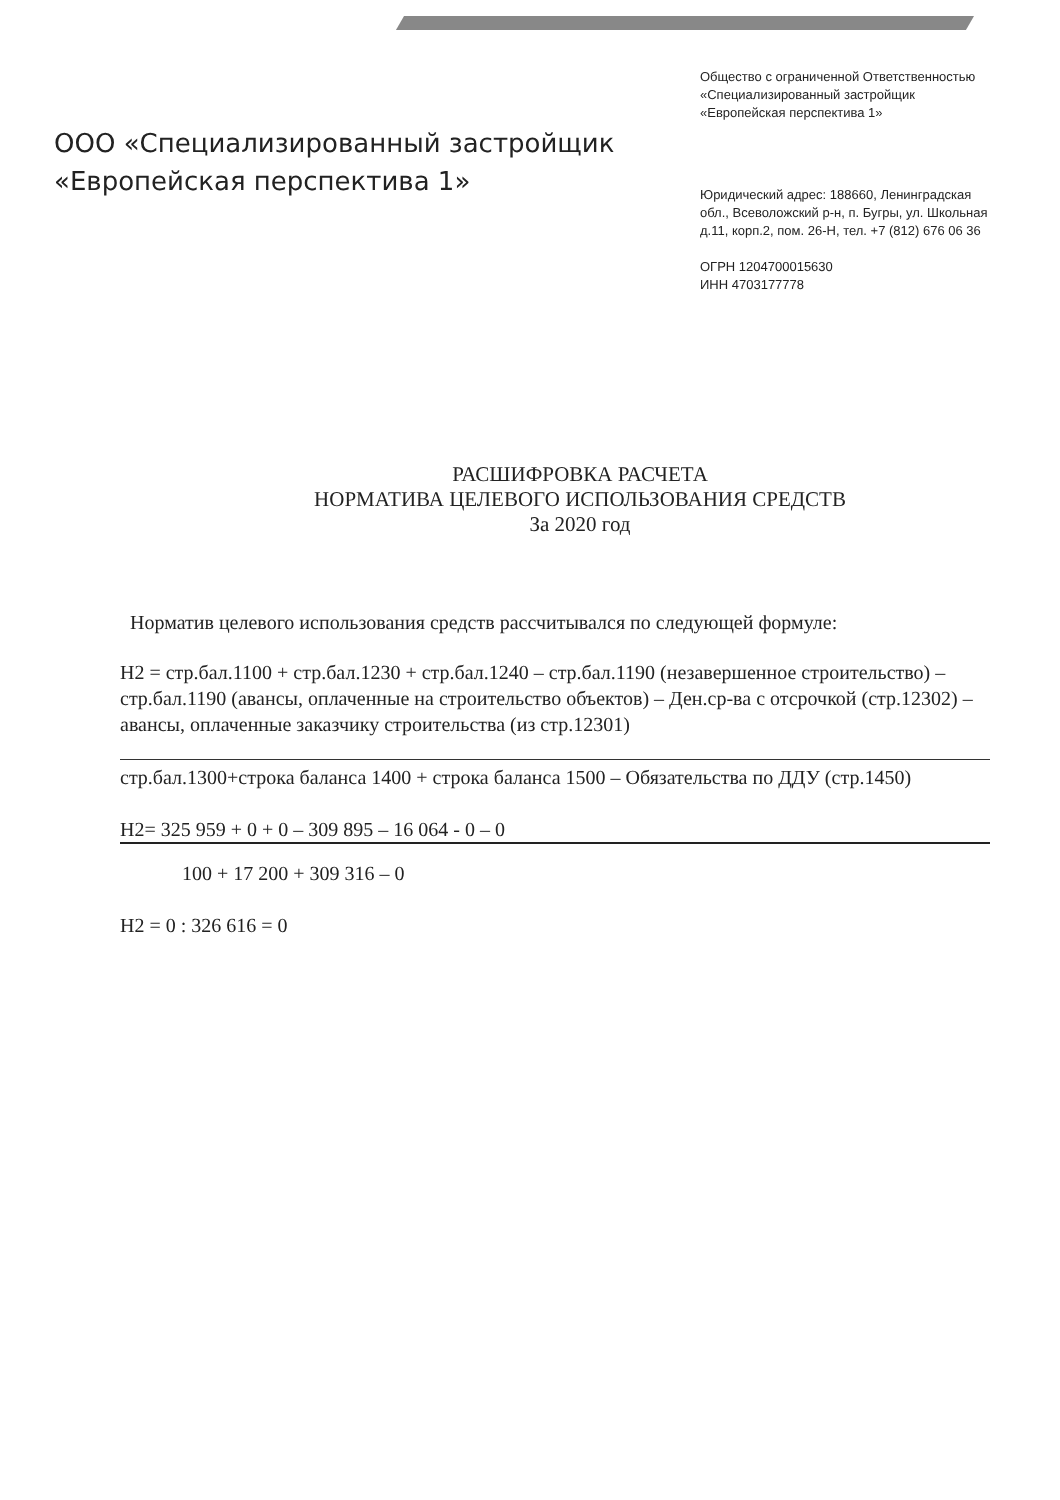ООО «Специализированный застройщик
«Европейская перспектива 1»
Общество с ограниченной Ответственностью «Специализированный застройщик «Европейская перспектива 1»
Юридический адрес: 188660, Ленинградская обл., Всеволожский р-н, п. Бугры, ул. Школьная д.11, корп.2, пом. 26-Н, тел. +7 (812) 676 06 36
ОГРН 1204700015630
ИНН 4703177778
РАСШИФРОВКА РАСЧЕТА
НОРМАТИВА ЦЕЛЕВОГО ИСПОЛЬЗОВАНИЯ СРЕДСТВ
За 2020 год
Норматив целевого использования средств рассчитывался по следующей формуле:
Н2 = стр.бал.1100 + стр.бал.1230 + стр.бал.1240 – стр.бал.1190 (незавершенное строительство) – стр.бал.1190 (авансы, оплаченные на строительство объектов) – Ден.ср-ва с отсрочкой (стр.12302) – авансы, оплаченные заказчику строительства (из стр.12301)
стр.бал.1300+строка баланса 1400 + строка баланса 1500 – Обязательства по ДДУ (стр.1450)
Н2= 325 959 + 0 + 0 – 309 895 – 16 064 - 0 – 0
100 + 17 200 + 309 316 – 0
Н2 = 0 : 326 616 = 0